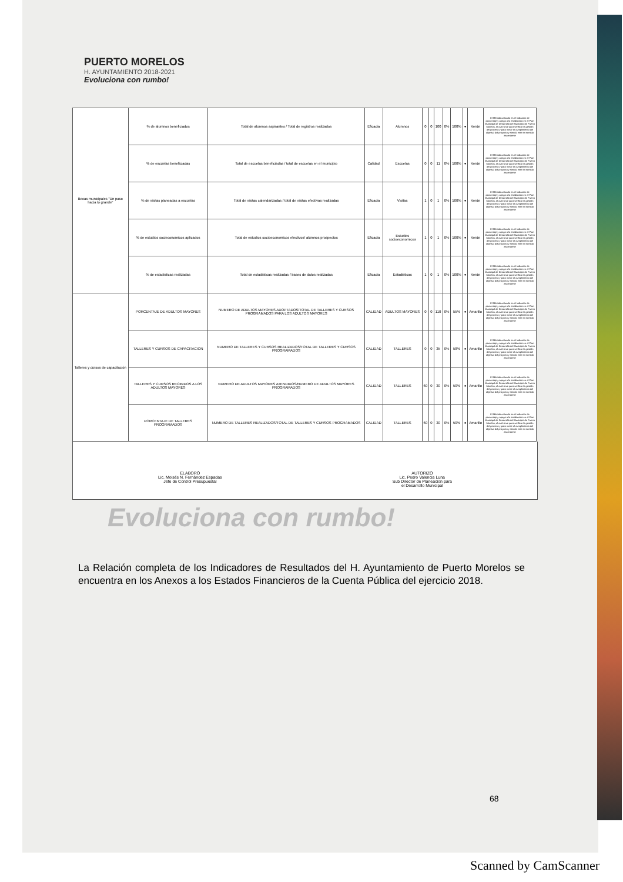PUERTO MORELOS
H. AYUNTAMIENTO 2018-2021
Evoluciona con rumbo!
| Becas municipales "Un paso hacia lo grande" | % de alumnos beneficiados | Total de alumnos aspirantes / Total de registros realizados | Eficacia | Alumnos | 0 | 0 | 100 | 0% | 100% | ● | Verde | El Método utilizado es el Indicador de porcentaje y apego a lo establecido en el Plan Municipal de Desarrollo del Municipio de Puerto Morelos, el cual sirve para verificar la gestión del proceso y para medir el cumplimiento del objetivo del proyecto y siendo este en sentido ascendente |
| | % de escuelas beneficiadas | Total de escuelas beneficiadas / total de escuelas en el municipio | Calidad | Escuelas | 0 | 0 | 11 | 0% | 100% | ● | Verde | El Método utilizado es el Indicador de porcentaje y apego a lo establecido en el Plan Municipal de Desarrollo del Municipio de Puerto Morelos, el cual sirve para verificar la gestión del proceso y para medir el cumplimiento del objetivo del proyecto y siendo este en sentido ascendente |
| | % de visitas planeadas a escuelas | Total de visitas calendarizadas / total de visitas efectivas realizadas | Eficacia | Visitas | 1 | 0 | 1 | 0% | 100% | ● | Verde | El Método utilizado es el Indicador de porcentaje y apego a lo establecido en el Plan Municipal de Desarrollo del Municipio de Puerto Morelos, el cual sirve para verificar la gestión del proceso y para medir el cumplimiento del objetivo del proyecto y siendo este en sentido ascendente |
| | % de estudios socieconomicos aplicados | Total de estudios socioeconomicos efectivos/ alumnos prospectos | Eficacia | Estudios socioeconomicos | 1 | 0 | 1 | 0% | 100% | ● | Verde | El Método utilizado es el Indicador de porcentaje y apego a lo establecido en el Plan Municipal de Desarrollo del Municipio de Puerto Morelos, el cual sirve para verificar la gestión del proceso y para medir el cumplimiento del objetivo del proyecto y siendo este en sentido ascendente |
| | % de estadisticas realizadas | Total de estadisticas realizadas / bases de datos realizadas | Eficacia | Estadisticas | 1 | 0 | 1 | 0% | 100% | ● | Verde | El Método utilizado es el Indicador de porcentaje y apego a lo establecido en el Plan Municipal de Desarrollo del Municipio de Puerto Morelos, el cual sirve para verificar la gestión del proceso y para medir el cumplimiento del objetivo del proyecto y siendo este en sentido ascendente |
| Talleres y cursos de capacitación | PORCENTAJE DE ADULTOS MAYORES | NUMERO DE ADULTOS MAYORES ADOPTADOS/TOTAL DE TALLERES Y CURSOS PROGRAMADOS PARA LOS ADULTOS MAYORES | CALIDAD | ADULTOS MAYORES | 0 | 0 | 110 | 0% | 55% | ● | Amarillo | El Método utilizado es el Indicador de porcentaje y apego a lo establecido en el Plan Municipal de Desarrollo del Municipio de Puerto Morelos, el cual sirve para verificar la gestión del proceso y para medir el cumplimiento del objetivo del proyecto y siendo este en sentido ascendente |
| | TALLERES Y CURSOS DE CAPACITACION | NUMERO DE TALLERES Y CURSOS REALIZADOS/TOTAL DE TALLERES Y CURSOS PROGRAMADOS | CALIDAD | TALLERES | 0 | 0 | 35 | 0% | 58% | ● | Amarillo | El Método utilizado es el Indicador de porcentaje y apego a lo establecido en el Plan Municipal de Desarrollo del Municipio de Puerto Morelos, el cual sirve para verificar la gestión del proceso y para medir el cumplimiento del objetivo del proyecto y siendo este en sentido ascendente |
| | TALLERES Y CURSOS RECIBIDOS A LOS ADULTOS MAYORES | NUMERO DE ADULTOS MAYORES ATENDIDOS/NUMERO DE ADULTOS MAYORES PROGRAMADOS | CALIDAD | TALLERES | 60 | 0 | 30 | 0% | 50% | ● | Amarillo | El Método utilizado es el Indicador de porcentaje y apego a lo establecido en el Plan Municipal de Desarrollo del Municipio de Puerto Morelos, el cual sirve para verificar la gestión del proceso y para medir el cumplimiento del objetivo del proyecto y siendo este en sentido ascendente |
| | PORCENTAJE DE TALLERES PROGRAMADOS | NUMERO DE TALLERES REALIZADOS/TOTAL DE TALLERES Y CURSOS PROGRAMADOS | CALIDAD | TALLERES | 60 | 0 | 30 | 0% | 50% | ● | Amarillo | El Método utilizado es el Indicador de porcentaje y apego a lo establecido en el Plan Municipal de Desarrollo del Municipio de Puerto Morelos, el cual sirve para verificar la gestión del proceso y para medir el cumplimiento del objetivo del proyecto y siendo este en sentido ascendente |
ELABORÓ
Lic. Moisés N. Fernández Espadas
Jefe de Control Presupuestal
AUTORIZÓ
Lic. Pedro Valencia Luna
Sub Director de Planeacion para
el Desarrollo Municipal
Evoluciona con rumbo!
La Relación completa de los Indicadores de Resultados del H. Ayuntamiento de Puerto Morelos se encuentra en los Anexos a los Estados Financieros de la Cuenta Pública del ejercicio 2018.
68
Scanned by CamScanner